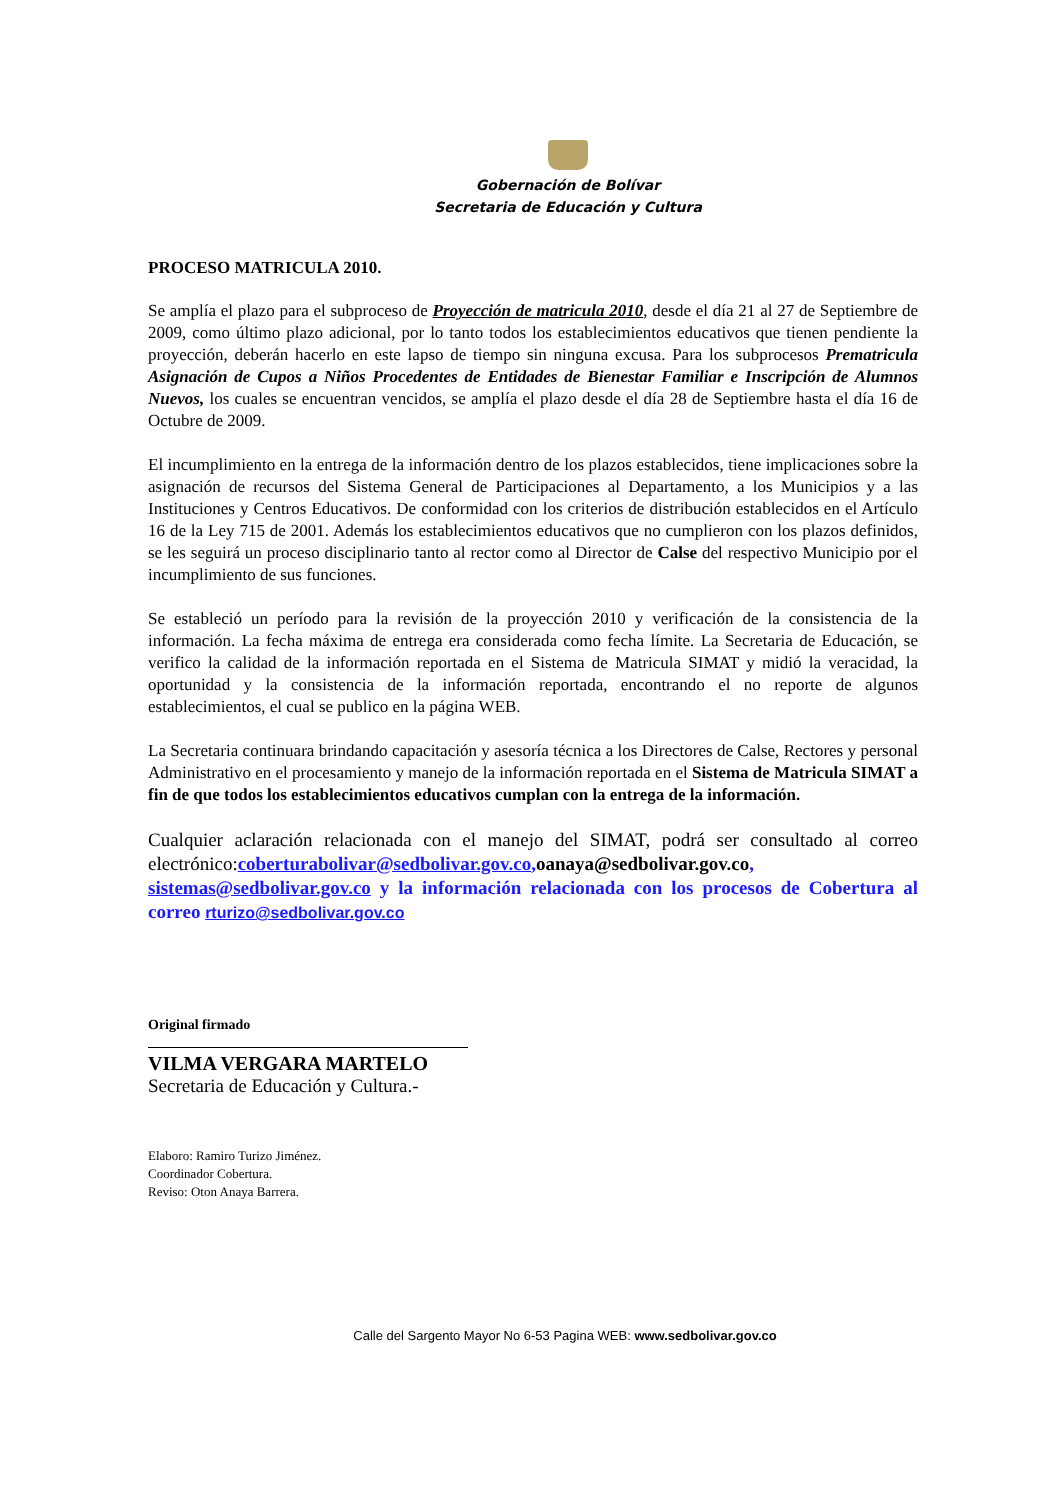Gobernación de Bolívar
Secretaria de Educación y Cultura
PROCESO MATRICULA 2010.
Se amplía el plazo para el subproceso de Proyección de matricula 2010, desde el día 21 al 27 de Septiembre de 2009, como último plazo adicional, por lo tanto todos los establecimientos educativos que tienen pendiente la proyección, deberán hacerlo en este lapso de tiempo sin ninguna excusa. Para los subprocesos Prematricula Asignación de Cupos a Niños Procedentes de Entidades de Bienestar Familiar e Inscripción de Alumnos Nuevos, los cuales se encuentran vencidos, se amplía el plazo desde el día 28 de Septiembre hasta el día 16 de Octubre de 2009.
El incumplimiento en la entrega de la información dentro de los plazos establecidos, tiene implicaciones sobre la asignación de recursos del Sistema General de Participaciones al Departamento, a los Municipios y a las Instituciones y Centros Educativos. De conformidad con los criterios de distribución establecidos en el Artículo 16 de la Ley 715 de 2001. Además los establecimientos educativos que no cumplieron con los plazos definidos, se les seguirá un proceso disciplinario tanto al rector como al Director de Calse del respectivo Municipio por el incumplimiento de sus funciones.
Se estableció un período para la revisión de la proyección 2010 y verificación de la consistencia de la información. La fecha máxima de entrega era considerada como fecha límite. La Secretaria de Educación, se verifico la calidad de la información reportada en el Sistema de Matricula SIMAT y midió la veracidad, la oportunidad y la consistencia de la información reportada, encontrando el no reporte de algunos establecimientos, el cual se publico en la página WEB.
La Secretaria continuara brindando capacitación y asesoría técnica a los Directores de Calse, Rectores y personal Administrativo en el procesamiento y manejo de la información reportada en el Sistema de Matricula SIMAT a fin de que todos los establecimientos educativos cumplan con la entrega de la información.
Cualquier aclaración relacionada con el manejo del SIMAT, podrá ser consultado al correo electrónico:coberturabolivar@sedbolivar.gov.co, oanaya@sedbolivar.gov.co, sistemas@sedbolivar.gov.co y la información relacionada con los procesos de Cobertura al correo rturizo@sedbolivar.gov.co
Original firmado
VILMA VERGARA MARTELO
Secretaria de Educación y Cultura.-
Elaboro: Ramiro Turizo Jiménez.
Coordinador Cobertura.
Reviso: Oton Anaya Barrera.
Calle del Sargento Mayor No 6-53 Pagina WEB: www.sedbolivar.gov.co